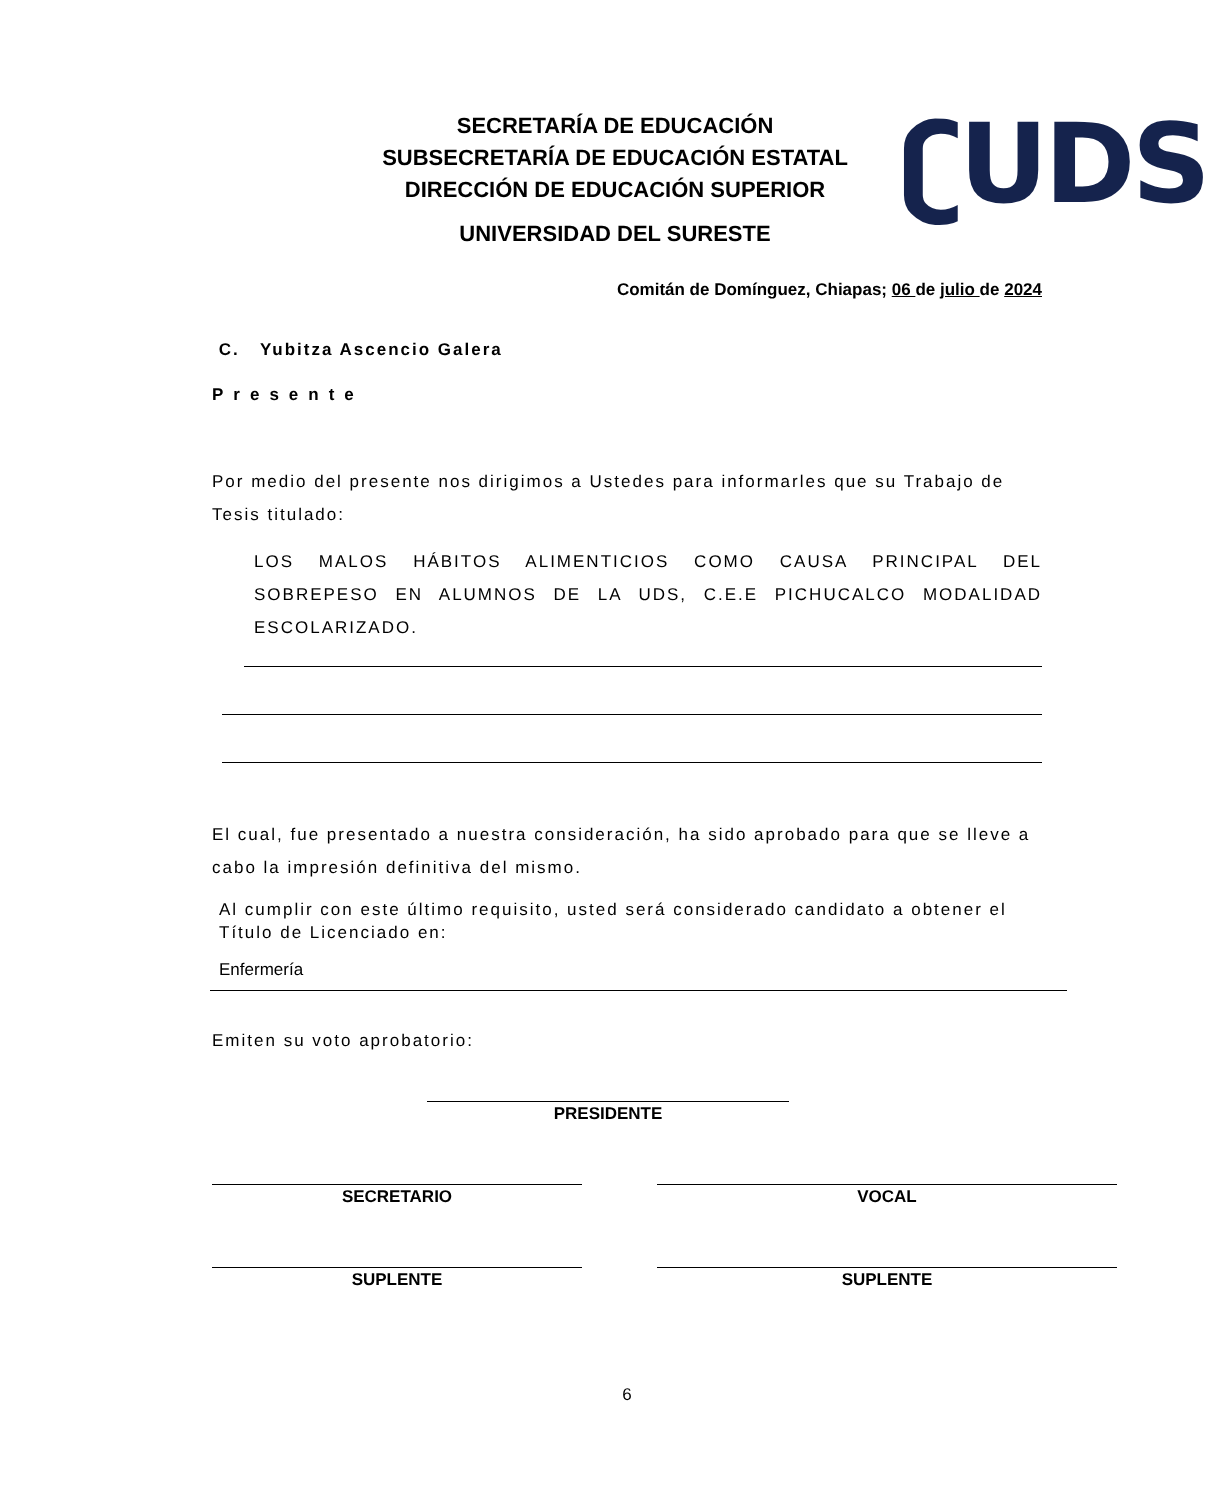SECRETARÍA DE EDUCACIÓN
SUBSECRETARÍA DE EDUCACIÓN ESTATAL
DIRECCIÓN DE EDUCACIÓN SUPERIOR
UNIVERSIDAD DEL SURESTE
ʗUDS
Comitán de Domínguez, Chiapas; 06 de julio de 2024
C. Yubitza Ascencio Galera
Presente
Por medio del presente nos dirigimos a Ustedes para informarles que su Trabajo de Tesis titulado:
LOS MALOS HÁBITOS ALIMENTICIOS COMO CAUSA PRINCIPAL DEL SOBREPESO EN ALUMNOS DE LA UDS, C.E.E PICHUCALCO MODALIDAD ESCOLARIZADO.
El cual, fue presentado a nuestra consideración, ha sido aprobado para que se lleve a cabo la impresión definitiva del mismo.
Al cumplir con este último requisito, usted será considerado candidato a obtener el Título de Licenciado en:
Enfermería
Emiten su voto aprobatorio:
PRESIDENTE
SECRETARIO VOCAL
SUPLENTE SUPLENTE
6